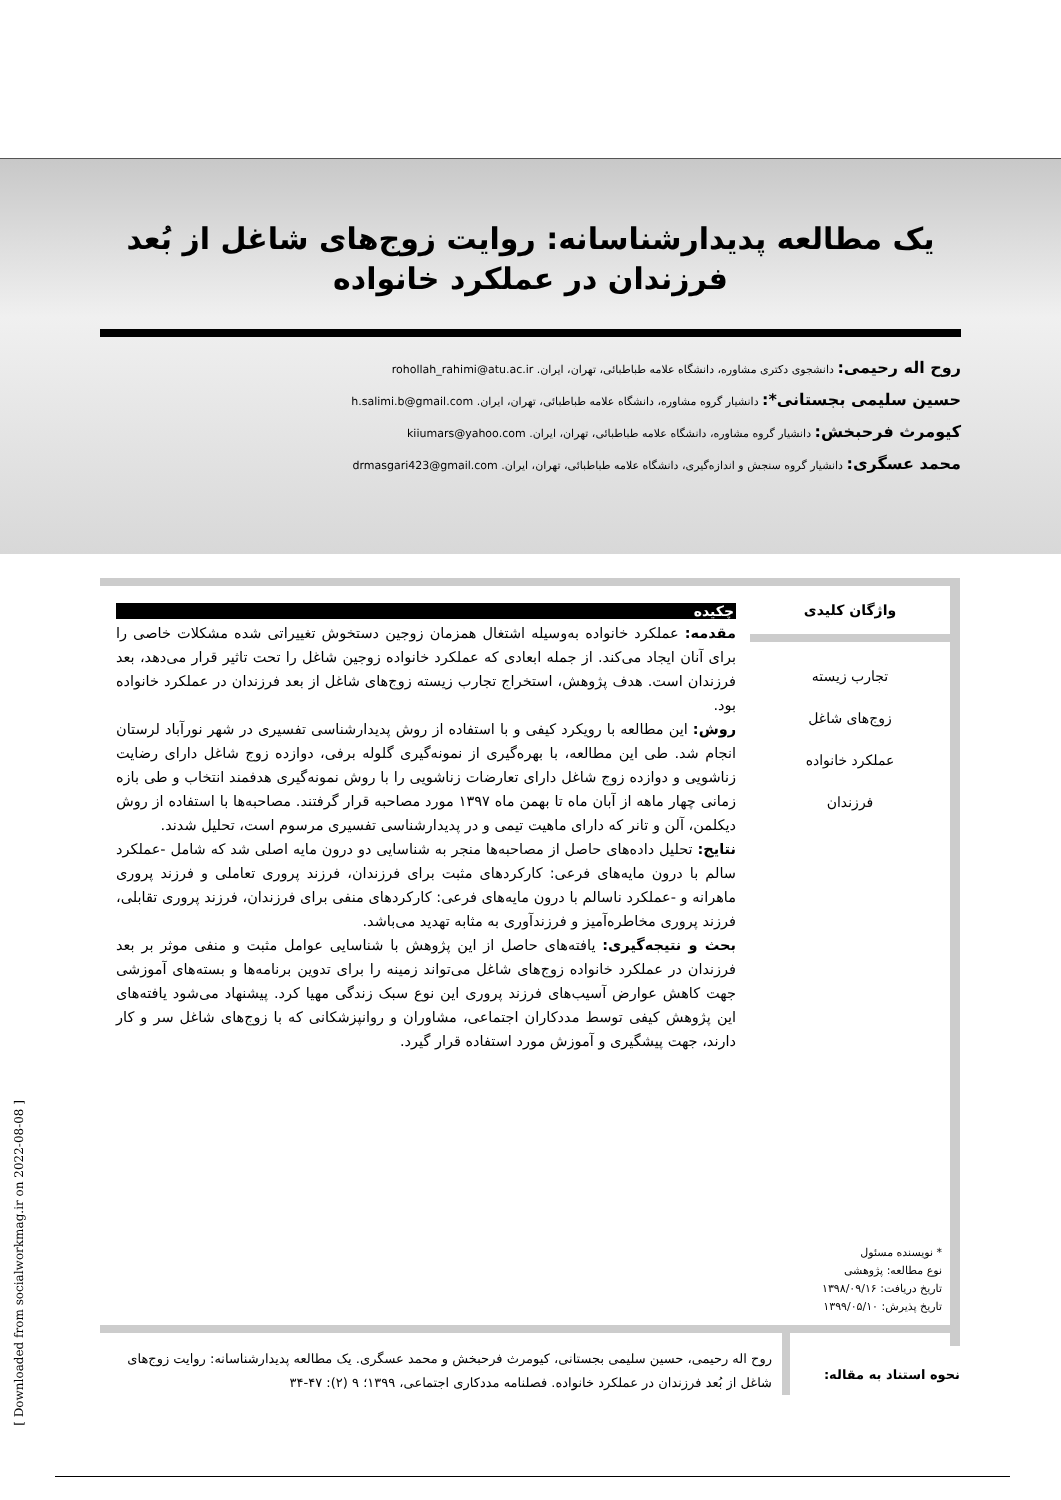یک مطالعه پدیدارشناسانه: روایت زوج‌های شاغل از بُعد فرزندان در عملکرد خانواده
روح اله رحیمی: دانشجوی دکتری مشاوره، دانشگاه علامه طباطبائی، تهران، ایران. rohollah_rahimi@atu.ac.ir
حسین سلیمی بجستانی*: دانشیار گروه مشاوره، دانشگاه علامه طباطبائی، تهران، ایران. h.salimi.b@gmail.com
کیومرث فرحبخش: دانشیار گروه مشاوره، دانشگاه علامه طباطبائی، تهران، ایران. kiiumars@yahoo.com
محمد عسگری: دانشیار گروه سنجش و اندازه‌گیری، دانشگاه علامه طباطبائی، تهران، ایران. drmasgari423@gmail.com
واژگان کلیدی
تجارب زیسته
زوج‌های شاغل
عملکرد خانواده
فرزندان
* نویسنده مسئول
نوع مطالعه: پژوهشی
تاریخ دریافت: ۱۳۹۸/۰۹/۱۶
تاریخ پذیرش: ۱۳۹۹/۰۵/۱۰
چکیده
مقدمه: عملکرد خانواده به‌وسیله اشتغال همزمان زوجین دستخوش تغییراتی شده مشکلات خاصی را برای آنان ایجاد می‌کند. از جمله ابعادی که عملکرد خانواده زوجین شاغل را تحت تاثیر قرار می‌دهد، بعد فرزندان است. هدف پژوهش، استخراج تجارب زیسته زوج‌های شاغل از بعد فرزندان در عملکرد خانواده بود.
روش: این مطالعه با رویکرد کیفی و با استفاده از روش پدیدارشناسی تفسیری در شهر نورآباد لرستان انجام شد. طی این مطالعه، با بهره‌گیری از نمونه‌گیری گلوله برفی، دوازده زوج شاغل دارای رضایت زناشویی و دوازده زوج شاغل دارای تعارضات زناشویی را با روش نمونه‌گیری هدفمند انتخاب و طی بازه زمانی چهار ماهه از آبان ماه تا بهمن ماه ۱۳۹۷ مورد مصاحبه قرار گرفتند. مصاحبه‌ها با استفاده از روش دیکلمن، آلن و تانر که دارای ماهیت تیمی و در پدیدارشناسی تفسیری مرسوم است، تحلیل شدند.
نتایج: تحلیل داده‌های حاصل از مصاحبه‌ها منجر به شناسایی دو درون مایه اصلی شد که شامل -عملکرد سالم با درون مایه‌های فرعی: کارکردهای مثبت برای فرزندان، فرزند پروری تعاملی و فرزند پروری ماهرانه و -عملکرد ناسالم با درون مایه‌های فرعی: کارکردهای منفی برای فرزندان، فرزند پروری تقابلی، فرزند پروری مخاطره‌آمیز و فرزندآوری به مثابه تهدید می‌باشد.
بحث و نتیجه‌گیری: یافته‌های حاصل از این پژوهش با شناسایی عوامل مثبت و منفی موثر بر بعد فرزندان در عملکرد خانواده زوج‌های شاغل می‌تواند زمینه را برای تدوین برنامه‌ها و بسته‌های آموزشی جهت کاهش عوارض آسیب‌های فرزند پروری این نوع سبک زندگی مهیا کرد. پیشنهاد می‌شود یافته‌های این پژوهش کیفی توسط مددکاران اجتماعی، مشاوران و روانپزشکانی که با زوج‌های شاغل سر و کار دارند، جهت پیشگیری و آموزش مورد استفاده قرار گیرد.
نحوه استناد به مقاله:
روح اله رحیمی، حسین سلیمی بجستانی، کیومرث فرحبخش و محمد عسگری. یک مطالعه پدیدارشناسانه: روایت زوج‌های شاغل از بُعد فرزندان در عملکرد خانواده. فصلنامه مددکاری اجتماعی، ۱۳۹۹؛ ۹ (۲): ۴۷-۳۴
[ Downloaded from socialworkmag.ir on 2022-08-08 ]